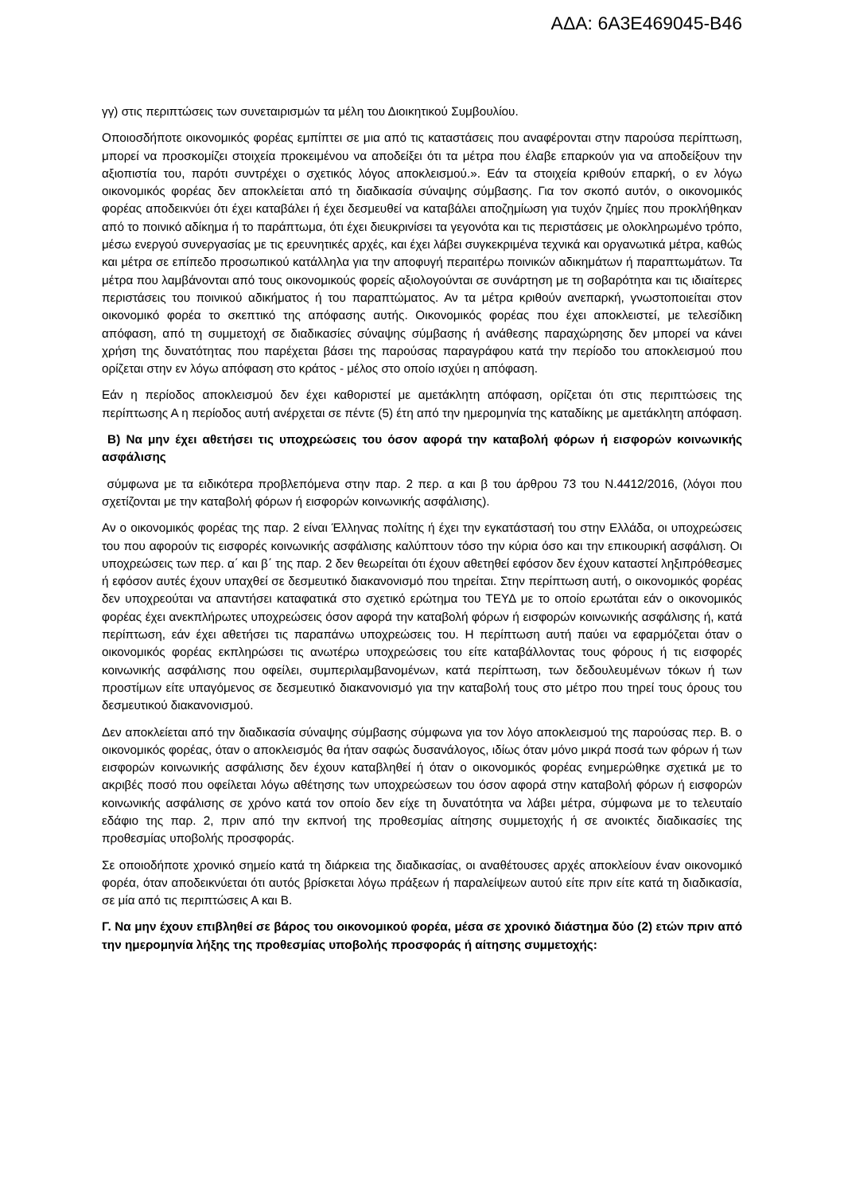ΑΔΑ: 6Α3Ε469045-Β46
γγ) στις περιπτώσεις των συνεταιρισμών τα μέλη του Διοικητικού Συμβουλίου.
Οποιοσδήποτε οικονομικός φορέας εμπίπτει σε μια από τις καταστάσεις που αναφέρονται στην παρούσα περίπτωση, μπορεί να προσκομίζει στοιχεία προκειμένου να αποδείξει ότι τα μέτρα που έλαβε επαρκούν για να αποδείξουν την αξιοπιστία του, παρότι συντρέχει ο σχετικός λόγος αποκλεισμού.». Εάν τα στοιχεία κριθούν επαρκή, ο εν λόγω οικονομικός φορέας δεν αποκλείεται από τη διαδικασία σύναψης σύμβασης. Για τον σκοπό αυτόν, ο οικονομικός φορέας αποδεικνύει ότι έχει καταβάλει ή έχει δεσμευθεί να καταβάλει αποζημίωση για τυχόν ζημίες που προκλήθηκαν από το ποινικό αδίκημα ή το παράπτωμα, ότι έχει διευκρινίσει τα γεγονότα και τις περιστάσεις με ολοκληρωμένο τρόπο, μέσω ενεργού συνεργασίας με τις ερευνητικές αρχές, και έχει λάβει συγκεκριμένα τεχνικά και οργανωτικά μέτρα, καθώς και μέτρα σε επίπεδο προσωπικού κατάλληλα για την αποφυγή περαιτέρω ποινικών αδικημάτων ή παραπτωμάτων. Τα μέτρα που λαμβάνονται από τους οικονομικούς φορείς αξιολογούνται σε συνάρτηση με τη σοβαρότητα και τις ιδιαίτερες περιστάσεις του ποινικού αδικήματος ή του παραπτώματος. Αν τα μέτρα κριθούν ανεπαρκή, γνωστοποιείται στον οικονομικό φορέα το σκεπτικό της απόφασης αυτής. Οικονομικός φορέας που έχει αποκλειστεί, με τελεσίδικη απόφαση, από τη συμμετοχή σε διαδικασίες σύναψης σύμβασης ή ανάθεσης παραχώρησης δεν μπορεί να κάνει χρήση της δυνατότητας που παρέχεται βάσει της παρούσας παραγράφου κατά την περίοδο του αποκλεισμού που ορίζεται στην εν λόγω απόφαση στο κράτος - μέλος στο οποίο ισχύει η απόφαση.
Εάν η περίοδος αποκλεισμού δεν έχει καθοριστεί με αμετάκλητη απόφαση, ορίζεται ότι στις περιπτώσεις της περίπτωσης Α η περίοδος αυτή ανέρχεται σε πέντε (5) έτη από την ημερομηνία της καταδίκης με αμετάκλητη απόφαση.
Β) Να μην έχει αθετήσει τις υποχρεώσεις του όσον αφορά την καταβολή φόρων ή εισφορών κοινωνικής ασφάλισης
σύμφωνα με τα ειδικότερα προβλεπόμενα στην παρ. 2 περ. α και β του άρθρου 73 του Ν.4412/2016, (λόγοι που σχετίζονται με την καταβολή φόρων ή εισφορών κοινωνικής ασφάλισης).
Αν ο οικονομικός φορέας της παρ. 2 είναι Έλληνας πολίτης ή έχει την εγκατάστασή του στην Ελλάδα, οι υποχρεώσεις του που αφορούν τις εισφορές κοινωνικής ασφάλισης καλύπτουν τόσο την κύρια όσο και την επικουρική ασφάλιση. Οι υποχρεώσεις των περ. α΄ και β΄ της παρ. 2 δεν θεωρείται ότι έχουν αθετηθεί εφόσον δεν έχουν καταστεί ληξιπρόθεσμες ή εφόσον αυτές έχουν υπαχθεί σε δεσμευτικό διακανονισμό που τηρείται. Στην περίπτωση αυτή, ο οικονομικός φορέας δεν υποχρεούται να απαντήσει καταφατικά στο σχετικό ερώτημα του ΤΕΥΔ με το οποίο ερωτάται εάν ο οικονομικός φορέας έχει ανεκπλήρωτες υποχρεώσεις όσον αφορά την καταβολή φόρων ή εισφορών κοινωνικής ασφάλισης ή, κατά περίπτωση, εάν έχει αθετήσει τις παραπάνω υποχρεώσεις του. Η περίπτωση αυτή παύει να εφαρμόζεται όταν ο οικονομικός φορέας εκπληρώσει τις ανωτέρω υποχρεώσεις του είτε καταβάλλοντας τους φόρους ή τις εισφορές κοινωνικής ασφάλισης που οφείλει, συμπεριλαμβανομένων, κατά περίπτωση, των δεδουλευμένων τόκων ή των προστίμων είτε υπαγόμενος σε δεσμευτικό διακανονισμό για την καταβολή τους στο μέτρο που τηρεί τους όρους του δεσμευτικού διακανονισμού.
Δεν αποκλείεται από την διαδικασία σύναψης σύμβασης σύμφωνα για τον λόγο αποκλεισμού της παρούσας περ. Β. ο οικονομικός φορέας, όταν ο αποκλεισμός θα ήταν σαφώς δυσανάλογος, ιδίως όταν μόνο μικρά ποσά των φόρων ή των εισφορών κοινωνικής ασφάλισης δεν έχουν καταβληθεί ή όταν ο οικονομικός φορέας ενημερώθηκε σχετικά με το ακριβές ποσό που οφείλεται λόγω αθέτησης των υποχρεώσεων του όσον αφορά στην καταβολή φόρων ή εισφορών κοινωνικής ασφάλισης σε χρόνο κατά τον οποίο δεν είχε τη δυνατότητα να λάβει μέτρα, σύμφωνα με το τελευταίο εδάφιο της παρ. 2, πριν από την εκπνοή της προθεσμίας αίτησης συμμετοχής ή σε ανοικτές διαδικασίες της προθεσμίας υποβολής προσφοράς.
Σε οποιοδήποτε χρονικό σημείο κατά τη διάρκεια της διαδικασίας, οι αναθέτουσες αρχές αποκλείουν έναν οικονομικό φορέα, όταν αποδεικνύεται ότι αυτός βρίσκεται λόγω πράξεων ή παραλείψεων αυτού είτε πριν είτε κατά τη διαδικασία, σε μία από τις περιπτώσεις Α και Β.
Γ. Να μην έχουν επιβληθεί σε βάρος του οικονομικού φορέα, μέσα σε χρονικό διάστημα δύο (2) ετών πριν από την ημερομηνία λήξης της προθεσμίας υποβολής προσφοράς ή αίτησης συμμετοχής: